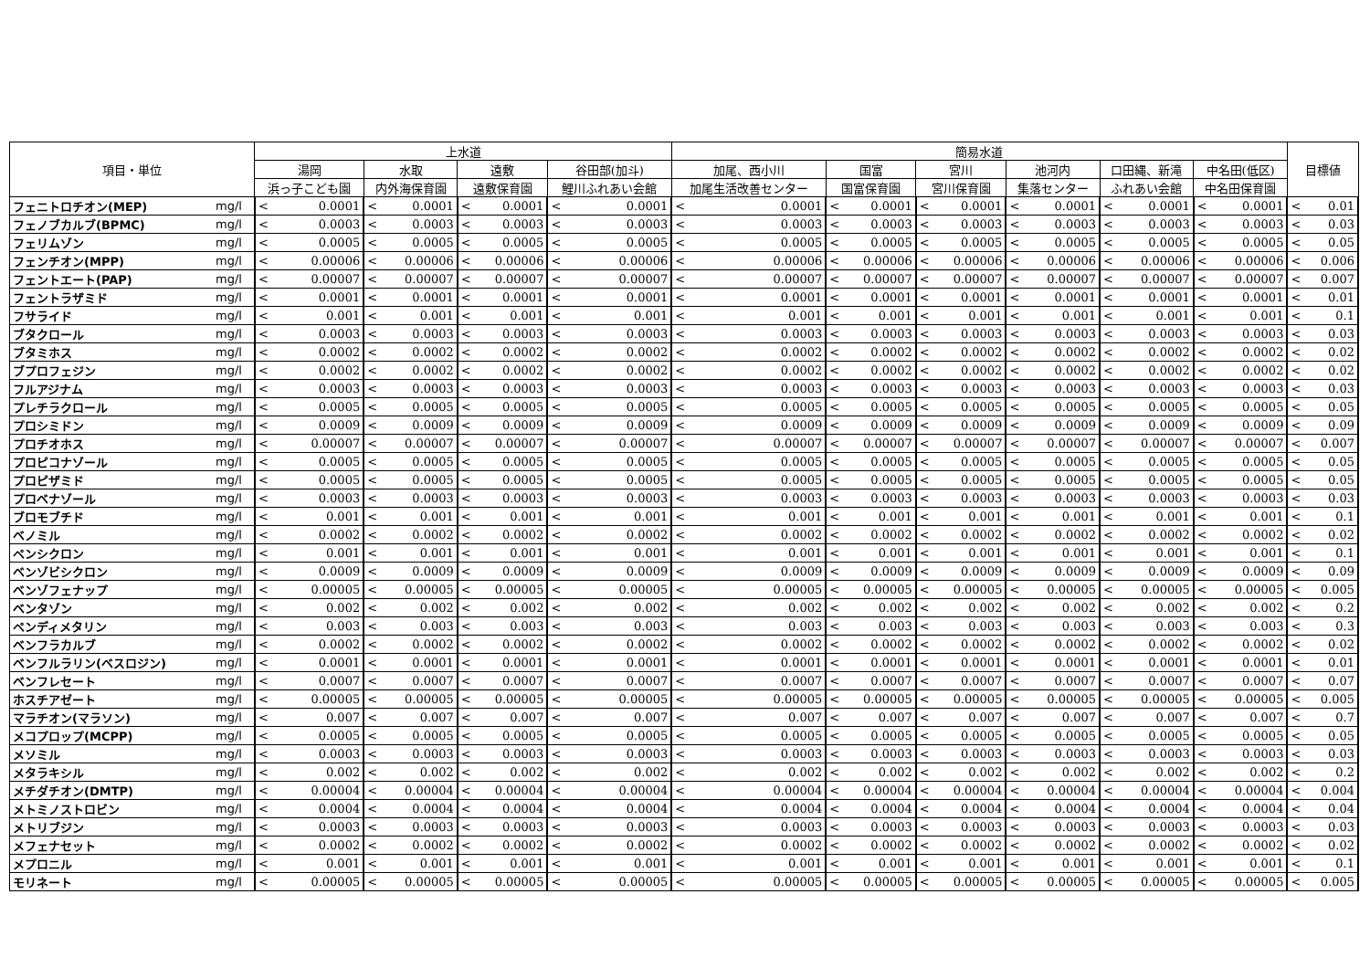| 項目・単位 | | 上水道 | | | | | | | | 簡易水道 | | | | | | | | | | | | 目標値 | |
| --- | --- | --- | --- | --- | --- | --- | --- | --- | --- | --- | --- | --- | --- | --- | --- | --- | --- | --- | --- | --- | --- | --- | --- |
| | | 湯岡 | | 水取 | | 遠敷 | | 谷田部(加斗) | | 加尾、西小川 | | 国富 | | 宮川 | | 池河内 | | 口田縄、新滝 | | 中名田(低区) | | | |
| | | 浜っ子こども園 | | 内外海保育園 | | 遠敷保育園 | | 鯉川ふれあい会館 | | 加尾生活改善センター | | 国富保育園 | | 宮川保育園 | | 集落センター | | ふれあい会館 | | 中名田保育園 | | | |
| フェニトロチオン(MEP) | mg/l | < | 0.0001 | < | 0.0001 | < | 0.0001 | < | 0.0001 | < | 0.0001 | < | 0.0001 | < | 0.0001 | < | 0.0001 | < | 0.0001 | < | 0.0001 | < | 0.01 |
| フェノブカルブ(BPMC) | mg/l | < | 0.0003 | < | 0.0003 | < | 0.0003 | < | 0.0003 | < | 0.0003 | < | 0.0003 | < | 0.0003 | < | 0.0003 | < | 0.0003 | < | 0.0003 | < | 0.03 |
| フェリムゾン | mg/l | < | 0.0005 | < | 0.0005 | < | 0.0005 | < | 0.0005 | < | 0.0005 | < | 0.0005 | < | 0.0005 | < | 0.0005 | < | 0.0005 | < | 0.0005 | < | 0.05 |
| フェンチオン(MPP) | mg/l | < | 0.00006 | < | 0.00006 | < | 0.00006 | < | 0.00006 | < | 0.00006 | < | 0.00006 | < | 0.00006 | < | 0.00006 | < | 0.00006 | < | 0.00006 | < | 0.006 |
| フェントエート(PAP) | mg/l | < | 0.00007 | < | 0.00007 | < | 0.00007 | < | 0.00007 | < | 0.00007 | < | 0.00007 | < | 0.00007 | < | 0.00007 | < | 0.00007 | < | 0.00007 | < | 0.007 |
| フェントラザミド | mg/l | < | 0.0001 | < | 0.0001 | < | 0.0001 | < | 0.0001 | < | 0.0001 | < | 0.0001 | < | 0.0001 | < | 0.0001 | < | 0.0001 | < | 0.0001 | < | 0.01 |
| フサライド | mg/l | < | 0.001 | < | 0.001 | < | 0.001 | < | 0.001 | < | 0.001 | < | 0.001 | < | 0.001 | < | 0.001 | < | 0.001 | < | 0.001 | < | 0.1 |
| ブタクロール | mg/l | < | 0.0003 | < | 0.0003 | < | 0.0003 | < | 0.0003 | < | 0.0003 | < | 0.0003 | < | 0.0003 | < | 0.0003 | < | 0.0003 | < | 0.0003 | < | 0.03 |
| ブタミホス | mg/l | < | 0.0002 | < | 0.0002 | < | 0.0002 | < | 0.0002 | < | 0.0002 | < | 0.0002 | < | 0.0002 | < | 0.0002 | < | 0.0002 | < | 0.0002 | < | 0.02 |
| ブプロフェジン | mg/l | < | 0.0002 | < | 0.0002 | < | 0.0002 | < | 0.0002 | < | 0.0002 | < | 0.0002 | < | 0.0002 | < | 0.0002 | < | 0.0002 | < | 0.0002 | < | 0.02 |
| フルアジナム | mg/l | < | 0.0003 | < | 0.0003 | < | 0.0003 | < | 0.0003 | < | 0.0003 | < | 0.0003 | < | 0.0003 | < | 0.0003 | < | 0.0003 | < | 0.0003 | < | 0.03 |
| プレチラクロール | mg/l | < | 0.0005 | < | 0.0005 | < | 0.0005 | < | 0.0005 | < | 0.0005 | < | 0.0005 | < | 0.0005 | < | 0.0005 | < | 0.0005 | < | 0.0005 | < | 0.05 |
| プロシミドン | mg/l | < | 0.0009 | < | 0.0009 | < | 0.0009 | < | 0.0009 | < | 0.0009 | < | 0.0009 | < | 0.0009 | < | 0.0009 | < | 0.0009 | < | 0.0009 | < | 0.09 |
| プロチオホス | mg/l | < | 0.00007 | < | 0.00007 | < | 0.00007 | < | 0.00007 | < | 0.00007 | < | 0.00007 | < | 0.00007 | < | 0.00007 | < | 0.00007 | < | 0.00007 | < | 0.007 |
| プロピコナゾール | mg/l | < | 0.0005 | < | 0.0005 | < | 0.0005 | < | 0.0005 | < | 0.0005 | < | 0.0005 | < | 0.0005 | < | 0.0005 | < | 0.0005 | < | 0.0005 | < | 0.05 |
| プロピザミド | mg/l | < | 0.0005 | < | 0.0005 | < | 0.0005 | < | 0.0005 | < | 0.0005 | < | 0.0005 | < | 0.0005 | < | 0.0005 | < | 0.0005 | < | 0.0005 | < | 0.05 |
| プロベナゾール | mg/l | < | 0.0003 | < | 0.0003 | < | 0.0003 | < | 0.0003 | < | 0.0003 | < | 0.0003 | < | 0.0003 | < | 0.0003 | < | 0.0003 | < | 0.0003 | < | 0.03 |
| ブロモブチド | mg/l | < | 0.001 | < | 0.001 | < | 0.001 | < | 0.001 | < | 0.001 | < | 0.001 | < | 0.001 | < | 0.001 | < | 0.001 | < | 0.001 | < | 0.1 |
| ベノミル | mg/l | < | 0.0002 | < | 0.0002 | < | 0.0002 | < | 0.0002 | < | 0.0002 | < | 0.0002 | < | 0.0002 | < | 0.0002 | < | 0.0002 | < | 0.0002 | < | 0.02 |
| ペンシクロン | mg/l | < | 0.001 | < | 0.001 | < | 0.001 | < | 0.001 | < | 0.001 | < | 0.001 | < | 0.001 | < | 0.001 | < | 0.001 | < | 0.001 | < | 0.1 |
| ベンゾビシクロン | mg/l | < | 0.0009 | < | 0.0009 | < | 0.0009 | < | 0.0009 | < | 0.0009 | < | 0.0009 | < | 0.0009 | < | 0.0009 | < | 0.0009 | < | 0.0009 | < | 0.09 |
| ベンゾフェナップ | mg/l | < | 0.00005 | < | 0.00005 | < | 0.00005 | < | 0.00005 | < | 0.00005 | < | 0.00005 | < | 0.00005 | < | 0.00005 | < | 0.00005 | < | 0.00005 | < | 0.005 |
| ベンタゾン | mg/l | < | 0.002 | < | 0.002 | < | 0.002 | < | 0.002 | < | 0.002 | < | 0.002 | < | 0.002 | < | 0.002 | < | 0.002 | < | 0.002 | < | 0.2 |
| ペンディメタリン | mg/l | < | 0.003 | < | 0.003 | < | 0.003 | < | 0.003 | < | 0.003 | < | 0.003 | < | 0.003 | < | 0.003 | < | 0.003 | < | 0.003 | < | 0.3 |
| ベンフラカルブ | mg/l | < | 0.0002 | < | 0.0002 | < | 0.0002 | < | 0.0002 | < | 0.0002 | < | 0.0002 | < | 0.0002 | < | 0.0002 | < | 0.0002 | < | 0.0002 | < | 0.02 |
| ベンフルラリン(ベスロジン) | mg/l | < | 0.0001 | < | 0.0001 | < | 0.0001 | < | 0.0001 | < | 0.0001 | < | 0.0001 | < | 0.0001 | < | 0.0001 | < | 0.0001 | < | 0.0001 | < | 0.01 |
| ベンフレセート | mg/l | < | 0.0007 | < | 0.0007 | < | 0.0007 | < | 0.0007 | < | 0.0007 | < | 0.0007 | < | 0.0007 | < | 0.0007 | < | 0.0007 | < | 0.0007 | < | 0.07 |
| ホスチアゼート | mg/l | < | 0.00005 | < | 0.00005 | < | 0.00005 | < | 0.00005 | < | 0.00005 | < | 0.00005 | < | 0.00005 | < | 0.00005 | < | 0.00005 | < | 0.00005 | < | 0.005 |
| マラチオン(マラソン) | mg/l | < | 0.007 | < | 0.007 | < | 0.007 | < | 0.007 | < | 0.007 | < | 0.007 | < | 0.007 | < | 0.007 | < | 0.007 | < | 0.007 | < | 0.7 |
| メコプロップ(MCPP) | mg/l | < | 0.0005 | < | 0.0005 | < | 0.0005 | < | 0.0005 | < | 0.0005 | < | 0.0005 | < | 0.0005 | < | 0.0005 | < | 0.0005 | < | 0.0005 | < | 0.05 |
| メソミル | mg/l | < | 0.0003 | < | 0.0003 | < | 0.0003 | < | 0.0003 | < | 0.0003 | < | 0.0003 | < | 0.0003 | < | 0.0003 | < | 0.0003 | < | 0.0003 | < | 0.03 |
| メタラキシル | mg/l | < | 0.002 | < | 0.002 | < | 0.002 | < | 0.002 | < | 0.002 | < | 0.002 | < | 0.002 | < | 0.002 | < | 0.002 | < | 0.002 | < | 0.2 |
| メチダチオン(DMTP) | mg/l | < | 0.00004 | < | 0.00004 | < | 0.00004 | < | 0.00004 | < | 0.00004 | < | 0.00004 | < | 0.00004 | < | 0.00004 | < | 0.00004 | < | 0.00004 | < | 0.004 |
| メトミノストロビン | mg/l | < | 0.0004 | < | 0.0004 | < | 0.0004 | < | 0.0004 | < | 0.0004 | < | 0.0004 | < | 0.0004 | < | 0.0004 | < | 0.0004 | < | 0.0004 | < | 0.04 |
| メトリブジン | mg/l | < | 0.0003 | < | 0.0003 | < | 0.0003 | < | 0.0003 | < | 0.0003 | < | 0.0003 | < | 0.0003 | < | 0.0003 | < | 0.0003 | < | 0.0003 | < | 0.03 |
| メフェナセット | mg/l | < | 0.0002 | < | 0.0002 | < | 0.0002 | < | 0.0002 | < | 0.0002 | < | 0.0002 | < | 0.0002 | < | 0.0002 | < | 0.0002 | < | 0.0002 | < | 0.02 |
| メプロニル | mg/l | < | 0.001 | < | 0.001 | < | 0.001 | < | 0.001 | < | 0.001 | < | 0.001 | < | 0.001 | < | 0.001 | < | 0.001 | < | 0.001 | < | 0.1 |
| モリネート | mg/l | < | 0.00005 | < | 0.00005 | < | 0.00005 | < | 0.00005 | < | 0.00005 | < | 0.00005 | < | 0.00005 | < | 0.00005 | < | 0.00005 | < | 0.00005 | < | 0.005 |